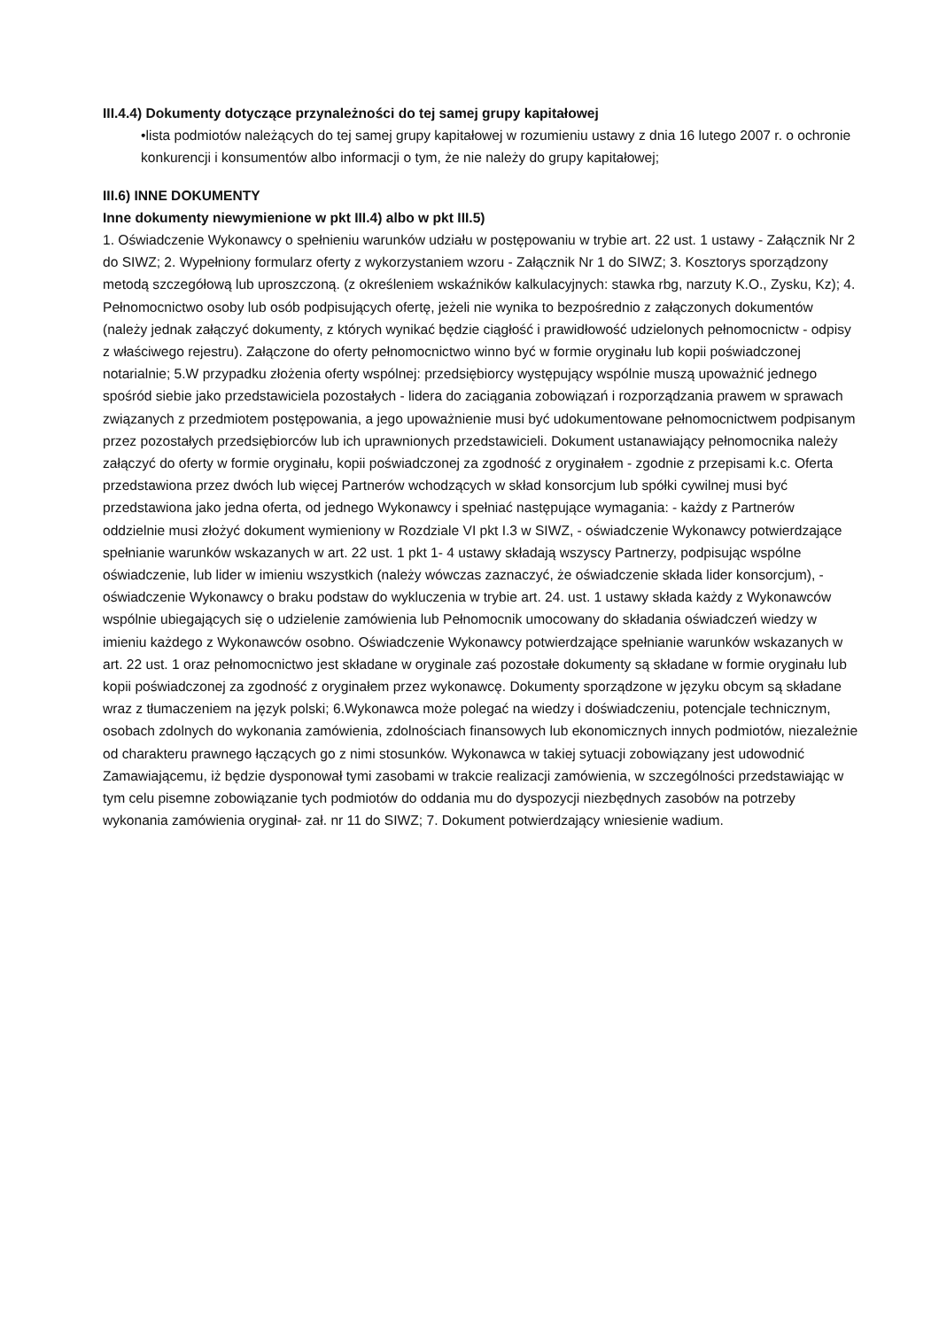III.4.4) Dokumenty dotyczące przynależności do tej samej grupy kapitałowej
•lista podmiotów należących do tej samej grupy kapitałowej w rozumieniu ustawy z dnia 16 lutego 2007 r. o ochronie konkurencji i konsumentów albo informacji o tym, że nie należy do grupy kapitałowej;
III.6) INNE DOKUMENTY
Inne dokumenty niewymienione w pkt III.4) albo w pkt III.5)
1. Oświadczenie Wykonawcy o spełnieniu warunków udziału w postępowaniu w trybie art. 22 ust. 1 ustawy - Załącznik Nr 2 do SIWZ; 2. Wypełniony formularz oferty z wykorzystaniem wzoru - Załącznik Nr 1 do SIWZ; 3. Kosztorys sporządzony metodą szczegółową lub uproszczoną. (z określeniem wskaźników kalkulacyjnych: stawka rbg, narzuty K.O., Zysku, Kz); 4. Pełnomocnictwo osoby lub osób podpisujących ofertę, jeżeli nie wynika to bezpośrednio z załączonych dokumentów (należy jednak załączyć dokumenty, z których wynikać będzie ciągłość i prawidłowość udzielonych pełnomocnictw - odpisy z właściwego rejestru). Załączone do oferty pełnomocnictwo winno być w formie oryginału lub kopii poświadczonej notarialnie; 5.W przypadku złożenia oferty wspólnej: przedsiębiorcy występujący wspólnie muszą upoważnić jednego spośród siebie jako przedstawiciela pozostałych - lidera do zaciągania zobowiązań i rozporządzania prawem w sprawach związanych z przedmiotem postępowania, a jego upoważnienie musi być udokumentowane pełnomocnictwem podpisanym przez pozostałych przedsiębiorców lub ich uprawnionych przedstawicieli. Dokument ustanawiający pełnomocnika należy załączyć do oferty w formie oryginału, kopii poświadczonej za zgodność z oryginałem - zgodnie z przepisami k.c. Oferta przedstawiona przez dwóch lub więcej Partnerów wchodzących w skład konsorcjum lub spółki cywilnej musi być przedstawiona jako jedna oferta, od jednego Wykonawcy i spełniać następujące wymagania: - każdy z Partnerów oddzielnie musi złożyć dokument wymieniony w Rozdziale VI pkt I.3 w SIWZ, - oświadczenie Wykonawcy potwierdzające spełnianie warunków wskazanych w art. 22 ust. 1 pkt 1- 4 ustawy składają wszyscy Partnerzy, podpisując wspólne oświadczenie, lub lider w imieniu wszystkich (należy wówczas zaznaczyć, że oświadczenie składa lider konsorcjum), - oświadczenie Wykonawcy o braku podstaw do wykluczenia w trybie art. 24. ust. 1 ustawy składa każdy z Wykonawców wspólnie ubiegających się o udzielenie zamówienia lub Pełnomocnik umocowany do składania oświadczeń wiedzy w imieniu każdego z Wykonawców osobno. Oświadczenie Wykonawcy potwierdzające spełnianie warunków wskazanych w art. 22 ust. 1 oraz pełnomocnictwo jest składane w oryginale zaś pozostałe dokumenty są składane w formie oryginału lub kopii poświadczonej za zgodność z oryginałem przez wykonawcę. Dokumenty sporządzone w języku obcym są składane wraz z tłumaczeniem na język polski; 6.Wykonawca może polegać na wiedzy i doświadczeniu, potencjale technicznym, osobach zdolnych do wykonania zamówienia, zdolnościach finansowych lub ekonomicznych innych podmiotów, niezależnie od charakteru prawnego łączących go z nimi stosunków. Wykonawca w takiej sytuacji zobowiązany jest udowodnić Zamawiającemu, iż będzie dysponował tymi zasobami w trakcie realizacji zamówienia, w szczególności przedstawiając w tym celu pisemne zobowiązanie tych podmiotów do oddania mu do dyspozycji niezbędnych zasobów na potrzeby wykonania zamówienia oryginał- zał. nr 11 do SIWZ; 7. Dokument potwierdzający wniesienie wadium.